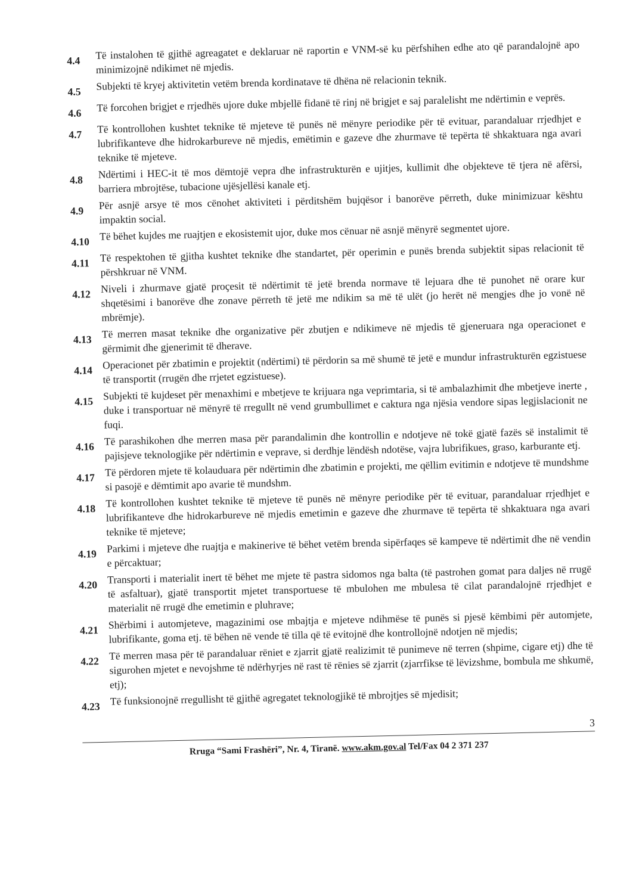4.4
Të instalohen të gjithë agreagatet e deklaruar në raportin e VNM-së ku përfshihen edhe ato që parandalojnë apo minimizojnë ndikimet në mjedis.
4.5
Subjekti të kryej aktivitetin vetëm brenda kordinatave të dhëna në relacionin teknik.
4.6
Të forcohen brigjet e rrjedhës ujore duke mbjellë fidanë të rinj në brigjet e saj paralelisht me ndërtimin e veprës.
4.7
Të kontrollohen kushtet teknike të mjeteve të punës në mënyre periodike për të evituar, parandaluar rrjedhjet e lubrifikanteve dhe hidrokarbureve në mjedis, emëtimin e gazeve dhe zhurmave të tepërta të shkaktuara nga avari teknike të mjeteve.
4.8
Ndërtimi i HEC-it të mos dëmtojë vepra dhe infrastrukturën e ujitjes, kullimit dhe objekteve të tjera në afërsi, barriera mbrojtëse, tubacione ujësjellësi kanale etj.
4.9
Për asnjë arsye të mos cënohet aktiviteti i përditshëm bujqësor i banorëve përreth, duke minimizuar kështu impaktin social.
4.10
Të bëhet kujdes me ruajtjen e ekosistemit ujor, duke mos cënuar në asnjë mënyrë segmentet ujore.
4.11
Të respektohen të gjitha kushtet teknike dhe standartet, për operimin e punës brenda subjektit sipas relacionit të përshkruar në VNM.
4.12
Niveli i zhurmave gjatë proçesit të ndërtimit të jetë brenda normave të lejuara dhe të punohet në orare kur shqetësimi i banorëve dhe zonave përreth të jetë me ndikim sa më të ulët (jo herët në mengjes dhe jo vonë në mbrëmje).
4.13
Të merren masat teknike dhe organizative për zbutjen e ndikimeve në mjedis të gjeneruara nga operacionet e gërmimit dhe gjenerimit të dherave.
4.14
Operacionet për zbatimin e projektit (ndërtimi) të përdorin sa më shumë të jetë e mundur infrastrukturën egzistuese të transportit (rrugën dhe rrjetet egzistuese).
4.15
Subjekti të kujdeset për menaxhimi e mbetjeve te krijuara nga veprimtaria, si të ambalazhimit dhe mbetjeve inerte , duke i transportuar në mënyrë të rregullt në vend grumbullimet e caktura nga njësia vendore sipas legjislacionit ne fuqi.
4.16
Të parashikohen dhe merren masa për parandalimin dhe kontrollin e ndotjeve në tokë gjatë fazës së instalimit të pajisjeve teknologjike për ndërtimin e veprave, si derdhje lëndësh ndotëse, vajra lubrifikues, graso, karburante etj.
4.17
Të përdoren mjete të kolauduara për ndërtimin dhe zbatimin e projekti, me qëllim evitimin e ndotjeve të mundshme si pasojë e dëmtimit apo avarie të mundshm.
4.18
Të kontrollohen kushtet teknike të mjeteve të punës në mënyre periodike për të evituar, parandaluar rrjedhjet e lubrifikanteve dhe hidrokarbureve në mjedis emetimin e gazeve dhe zhurmave të tepërta të shkaktuara nga avari teknike të mjeteve;
4.19
Parkimi i mjeteve dhe ruajtja e makinerive të bëhet vetëm brenda sipërfaqes së kampeve të ndërtimit dhe në vendin e përcaktuar;
4.20
Transporti i materialit inert të bëhet me mjete të pastra sidomos nga balta (të pastrohen gomat para daljes në rrugë të asfaltuar), gjatë transportit mjetet transportuese të mbulohen me mbulesa të cilat parandalojnë rrjedhjet e materialit në rrugë dhe emetimin e pluhrave;
4.21
Shërbimi i automjeteve, magazinimi ose mbajtja e mjeteve ndihmëse të punës si pjesë këmbimi për automjete, lubrifikante, goma etj. të bëhen në vende të tilla që të evitojnë dhe kontrollojnë ndotjen në mjedis;
4.22
Të merren masa për të parandaluar rëniet e zjarrit gjatë realizimit të punimeve në terren (shpime, cigare etj) dhe të sigurohen mjetet e nevojshme të ndërhyrjes në rast të rënies së zjarrit (zjarrfikse të lëvizshme, bombula me shkumë, etj);
4.23
Të funksionojnë rregullisht të gjithë agregatet teknologjikë të mbrojtjes së mjedisit;
3
Rruga “Sami Frashëri”, Nr. 4, Tiranë. www.akm.gov.al Tel/Fax 04 2 371 237